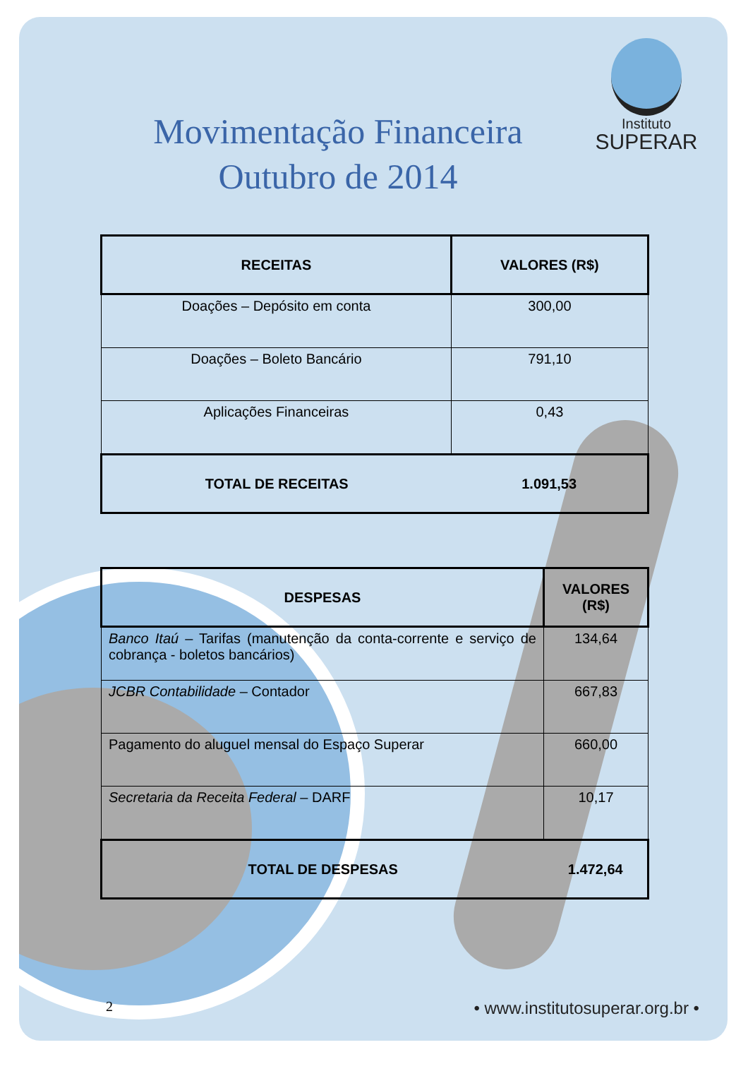Movimentação Financeira
Outubro de 2014
Instituto
SUPERAR
| RECEITAS | VALORES (R$) |
| --- | --- |
| Doações – Depósito em conta | 300,00 |
| Doações – Boleto Bancário | 791,10 |
| Aplicações Financeiras | 0,43 |
| TOTAL DE RECEITAS | 1.091,53 |
| DESPESAS | VALORES (R$) |
| --- | --- |
| Banco Itaú – Tarifas (manutenção da conta-corrente e serviço de cobrança - boletos bancários) | 134,64 |
| JCBR Contabilidade – Contador | 667,83 |
| Pagamento do aluguel mensal do Espaço Superar | 660,00 |
| Secretaria da Receita Federal – DARF | 10,17 |
| TOTAL DE DESPESAS | 1.472,64 |
2 • www.institutosuperar.org.br •